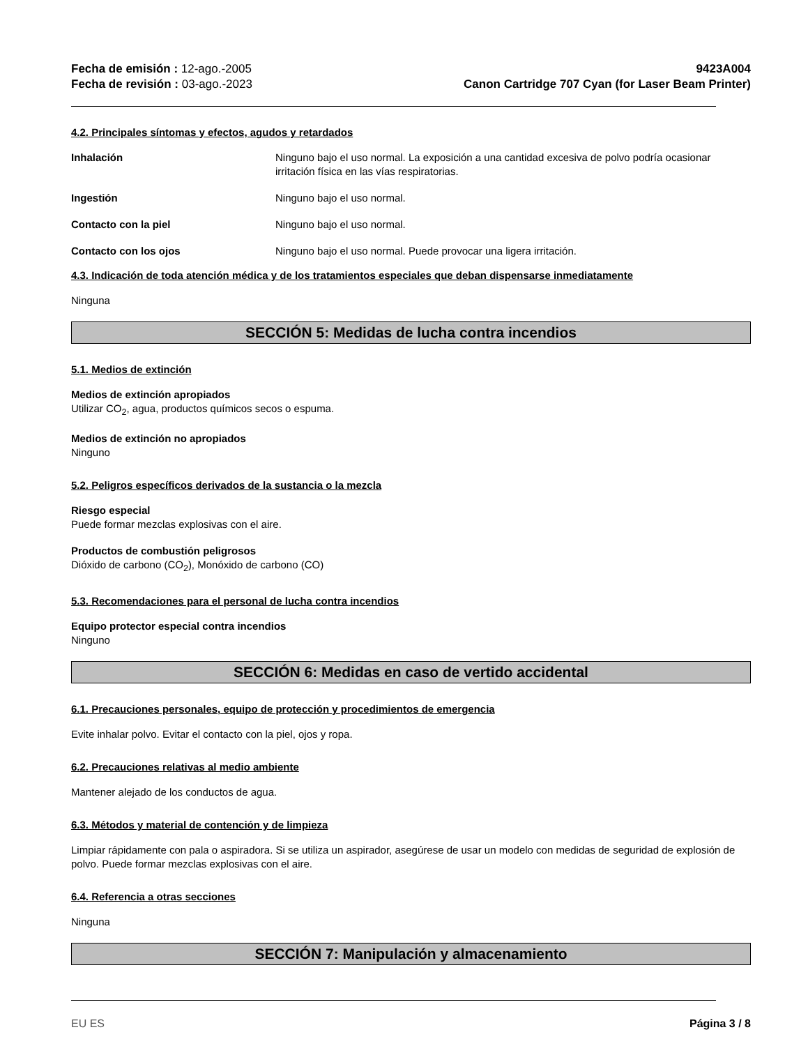Fecha de emisión : 12-ago.-2005
Fecha de revisión : 03-ago.-2023
9423A004
Canon Cartridge 707 Cyan (for Laser Beam Printer)
4.2. Principales síntomas y efectos, agudos y retardados
Inhalación Ninguno bajo el uso normal. La exposición a una cantidad excesiva de polvo podría ocasionar irritación física en las vías respiratorias.
Ingestión Ninguno bajo el uso normal.
Contacto con la piel Ninguno bajo el uso normal.
Contacto con los ojos Ninguno bajo el uso normal. Puede provocar una ligera irritación.
4.3. Indicación de toda atención médica y de los tratamientos especiales que deban dispensarse inmediatamente
Ninguna
SECCIÓN 5: Medidas de lucha contra incendios
5.1. Medios de extinción
Medios de extinción apropiados
Utilizar CO<sub>2</sub>, agua, productos químicos secos o espuma.
Medios de extinción no apropiados
Ninguno
5.2. Peligros específicos derivados de la sustancia o la mezcla
Riesgo especial
Puede formar mezclas explosivas con el aire.
Productos de combustión peligrosos
Dióxido de carbono (CO<sub>2</sub>), Monóxido de carbono (CO)
5.3. Recomendaciones para el personal de lucha contra incendios
Equipo protector especial contra incendios
Ninguno
SECCIÓN 6: Medidas en caso de vertido accidental
6.1. Precauciones personales, equipo de protección y procedimientos de emergencia
Evite inhalar polvo. Evitar el contacto con la piel, ojos y ropa.
6.2. Precauciones relativas al medio ambiente
Mantener alejado de los conductos de agua.
6.3. Métodos y material de contención y de limpieza
Limpiar rápidamente con pala o aspiradora. Si se utiliza un aspirador, asegúrese de usar un modelo con medidas de seguridad de explosión de polvo. Puede formar mezclas explosivas con el aire.
6.4. Referencia a otras secciones
Ninguna
SECCIÓN 7: Manipulación y almacenamiento
EU ES Página 3 / 8